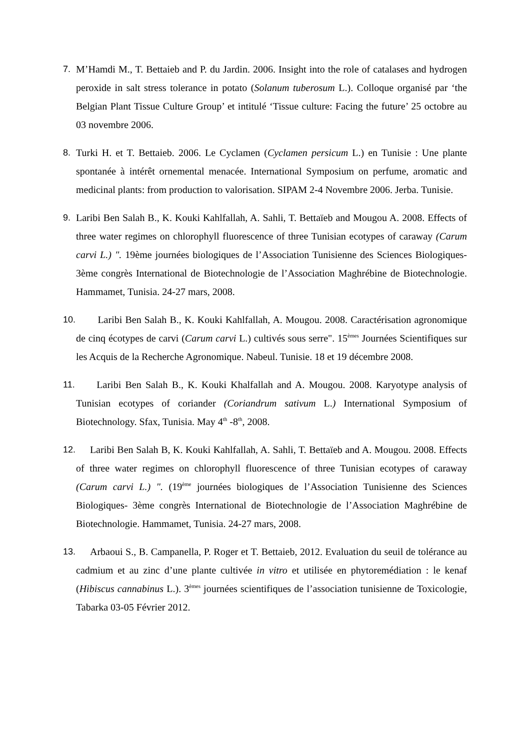7. M’Hamdi M., T. Bettaieb and P. du Jardin. 2006. Insight into the role of catalases and hydrogen peroxide in salt stress tolerance in potato (Solanum tuberosum L.). Colloque organisé par ‘the Belgian Plant Tissue Culture Group’ et intitulé ‘Tissue culture: Facing the future’ 25 octobre au 03 novembre 2006.
8. Turki H. et T. Bettaieb. 2006. Le Cyclamen (Cyclamen persicum L.) en Tunisie : Une plante spontanée à intérêt ornemental menacée. International Symposium on perfume, aromatic and medicinal plants: from production to valorisation. SIPAM 2-4 Novembre 2006. Jerba. Tunisie.
9. Laribi Ben Salah B., K. Kouki Kahlfallah, A. Sahli, T. Bettaïeb and Mougou A. 2008. Effects of three water regimes on chlorophyll fluorescence of three Tunisian ecotypes of caraway (Carum carvi L.) ". 19ème journées biologiques de l’Association Tunisienne des Sciences Biologiques- 3ème congrès International de Biotechnologie de l’Association Maghrébine de Biotechnologie. Hammamet, Tunisia. 24-27 mars, 2008.
10.
Laribi Ben Salah B., K. Kouki Kahlfallah, A. Mougou. 2008. Caractérisation agronomique de cinq écotypes de carvi (Carum carvi L.) cultivés sous serre". 15<sup>èmes</sup> Journées Scientifiques sur les Acquis de la Recherche Agronomique. Nabeul. Tunisie. 18 et 19 décembre 2008.
11.
Laribi Ben Salah B., K. Kouki Khalfallah and A. Mougou. 2008. Karyotype analysis of Tunisian ecotypes of coriander (Coriandrum sativum L.) International Symposium of Biotechnology. Sfax, Tunisia. May 4<sup>th</sup> -8<sup>th</sup>, 2008.
12.
Laribi Ben Salah B, K. Kouki Kahlfallah, A. Sahli, T. Bettaïeb and A. Mougou. 2008. Effects of three water regimes on chlorophyll fluorescence of three Tunisian ecotypes of caraway (Carum carvi L.) ". (19<sup>ème</sup> journées biologiques de l’Association Tunisienne des Sciences Biologiques- 3ème congrès International de Biotechnologie de l’Association Maghrébine de Biotechnologie. Hammamet, Tunisia. 24-27 mars, 2008.
13.
Arbaoui S., B. Campanella, P. Roger et T. Bettaieb, 2012. Evaluation du seuil de tolérance au cadmium et au zinc d’une plante cultivée in vitro et utilisée en phytoremédiation : le kenaf (Hibiscus cannabinus L.). 3<sup>èmes</sup> journées scientifiques de l’association tunisienne de Toxicologie, Tabarka 03-05 Février 2012.